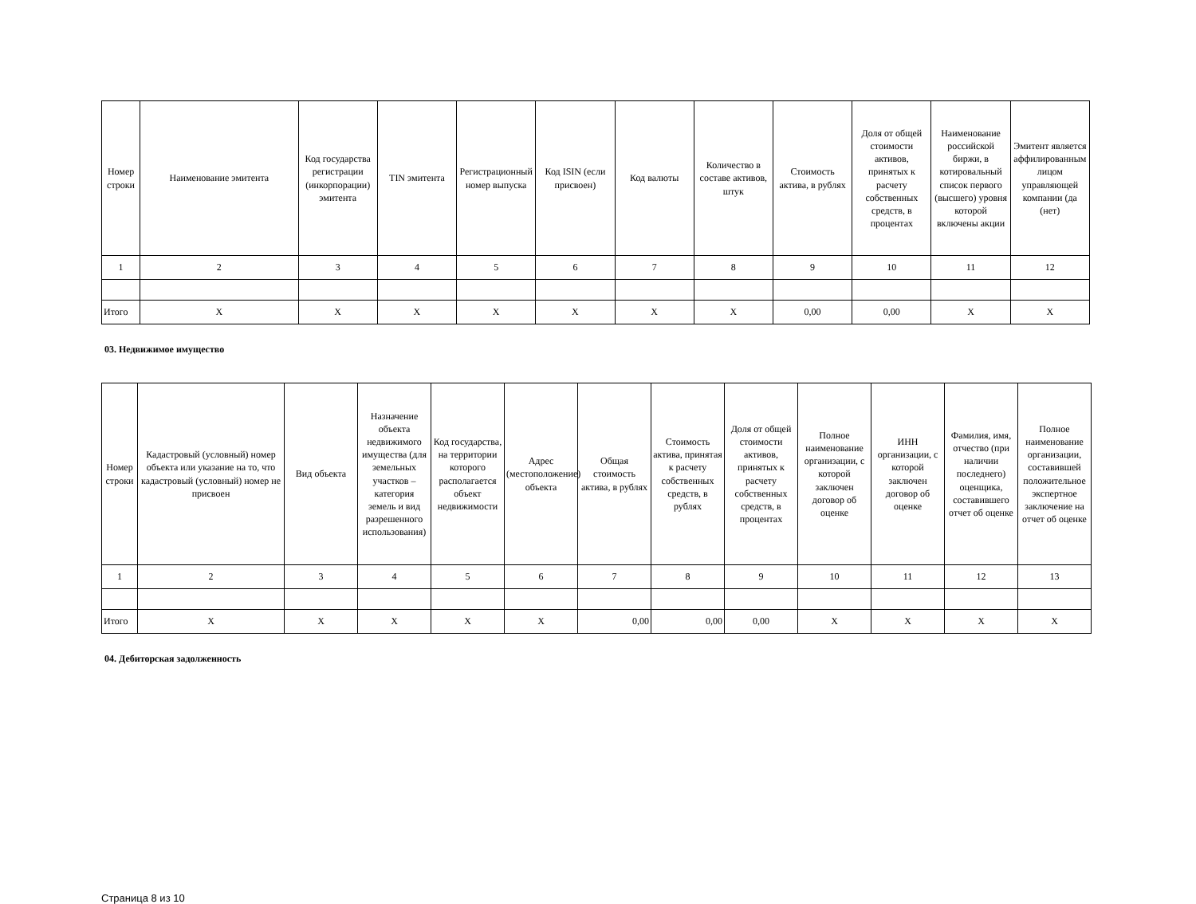| Номер строки | Наименование эмитента | Код государства регистрации (инкорпорации) эмитента | TIN эмитента | Регистрационный номер выпуска | Код ISIN (если присвоен) | Код валюты | Количество в составе активов, штук | Стоимость актива, в рублях | Доля от общей стоимости активов, принятых к расчету собственных средств, в процентах | Наименование российской биржи, в котировальный список первого (высшего) уровня которой включены акции | Эмитент является аффилированным лицом управляющей компании (да (нет) |
| --- | --- | --- | --- | --- | --- | --- | --- | --- | --- | --- | --- |
| 1 | 2 | 3 | 4 | 5 | 6 | 7 | 8 | 9 | 10 | 11 | 12 |
| Итого | X | X | X | X | X | X | X | 0,00 | 0,00 | X | X |
03. Недвижимое имущество
| Номер строки | Кадастровый (условный) номер объекта или указание на то, что кадастровый (условный) номер не присвоен | Вид объекта | Назначение объекта недвижимого имущества (для земельных участков – категория земель и вид разрешенного использования) | Код государства, на территории которого располагается объект недвижимости | Адрес (местоположение) объекта | Общая стоимость актива, в рублях | Стоимость актива, принятая к расчету собственных средств, в рублях | Доля от общей стоимости активов, принятых к расчету собственных средств, в процентах | Полное наименование организации, с которой заключен договор об оценке | ИНН организации, с которой заключен договор об оценке | Фамилия, имя, отчество (при наличии последнего) оценщика, составившего отчет об оценке | Полное наименование организации, составившей положительное экспертное заключение на отчет об оценке |
| --- | --- | --- | --- | --- | --- | --- | --- | --- | --- | --- | --- | --- |
| 1 | 2 | 3 | 4 | 5 | 6 | 7 | 8 | 9 | 10 | 11 | 12 | 13 |
| Итого | X | X | X | X | X | 0,00 | 0,00 | 0,00 | X | X | X | X |
04. Дебиторская задолженность
Страница 8 из 10